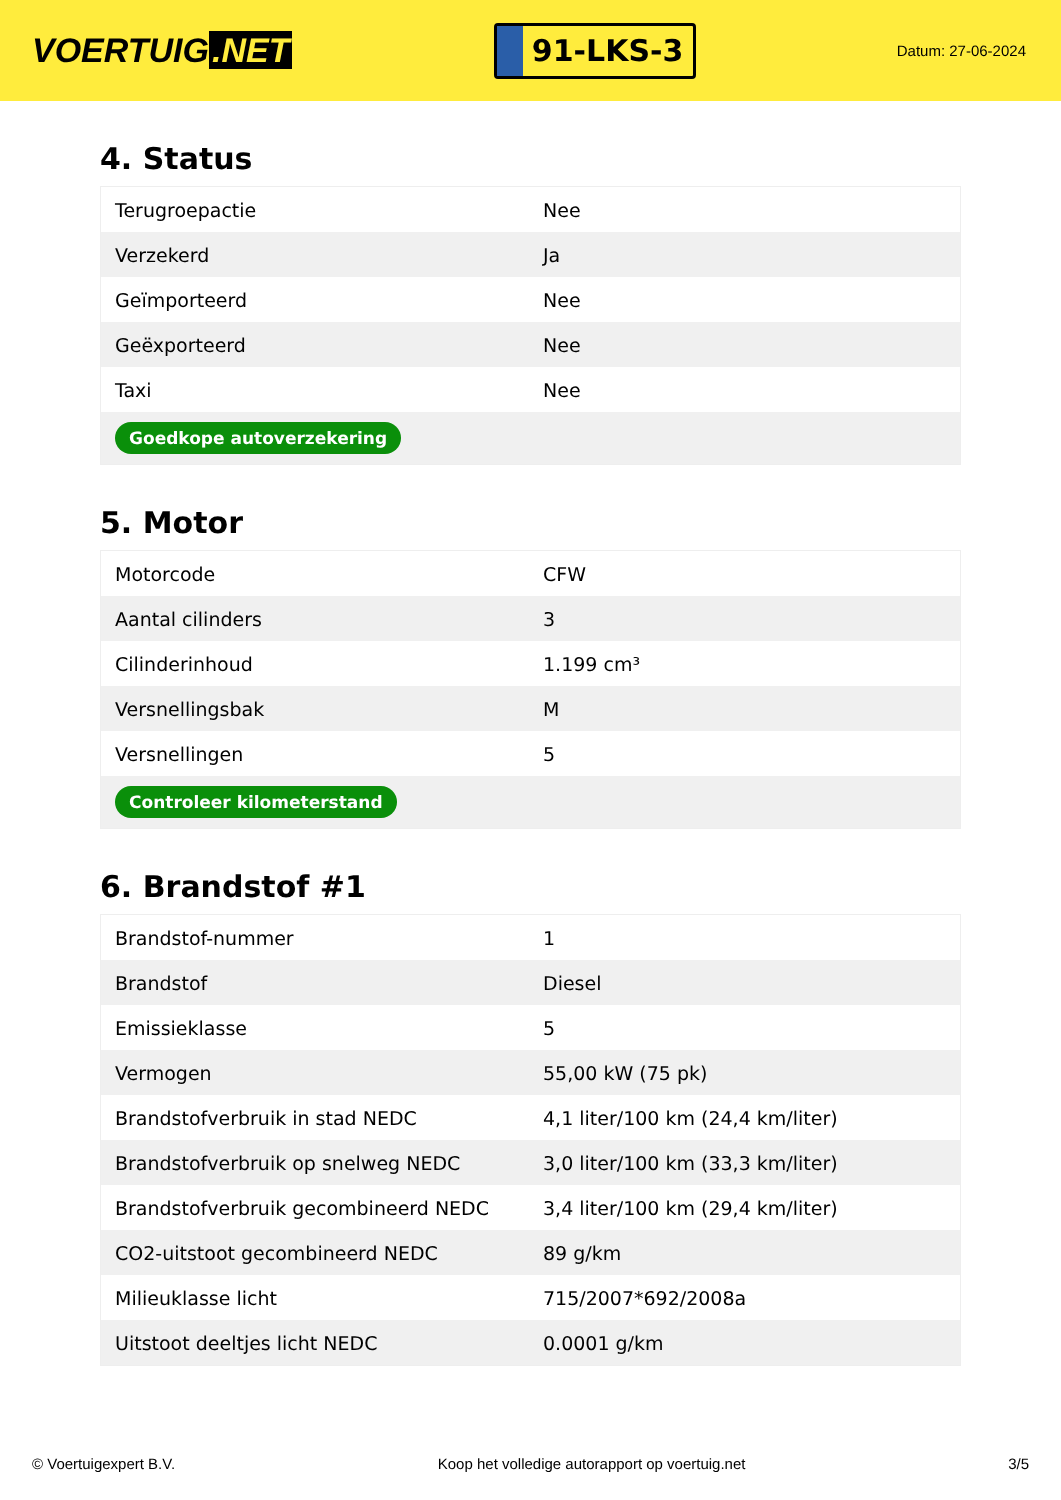VOERTUIG.NET
91-LKS-3
Datum: 27-06-2024
4. Status
| Terugroepactie | Nee |
| Verzekerd | Ja |
| Geïmporteerd | Nee |
| Geëxporteerd | Nee |
| Taxi | Nee |
| Goedkope autoverzekering | |
5. Motor
| Motorcode | CFW |
| Aantal cilinders | 3 |
| Cilinderinhoud | 1.199 cm³ |
| Versnellingsbak | M |
| Versnellingen | 5 |
| Controleer kilometerstand | |
6. Brandstof #1
| Brandstof-nummer | 1 |
| Brandstof | Diesel |
| Emissieklasse | 5 |
| Vermogen | 55,00 kW (75 pk) |
| Brandstofverbruik in stad NEDC | 4,1 liter/100 km (24,4 km/liter) |
| Brandstofverbruik op snelweg NEDC | 3,0 liter/100 km (33,3 km/liter) |
| Brandstofverbruik gecombineerd NEDC | 3,4 liter/100 km (29,4 km/liter) |
| CO2-uitstoot gecombineerd NEDC | 89 g/km |
| Milieuklasse licht | 715/2007*692/2008a |
| Uitstoot deeltjes licht NEDC | 0.0001 g/km |
© Voertuigexpert B.V. Koop het volledige autorapport op voertuig.net 3/5